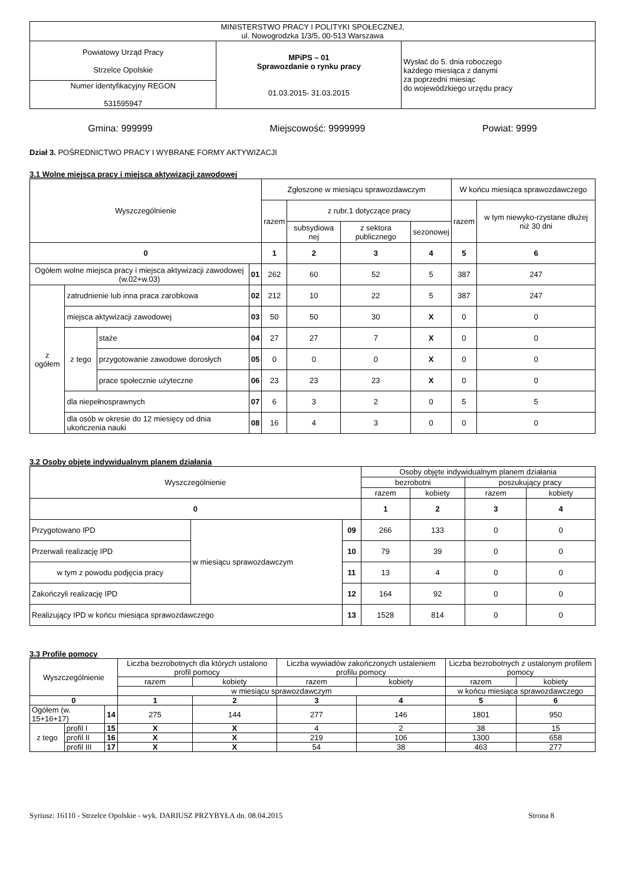| MINISTERSTWO PRACY I POLITYKI SPOŁECZNEJ, ul. Nowogrodzka 1/3/5, 00-513 Warszawa | | |
| Powiatowy Urząd Pracy Strzelce Opolskie | MPiPS – 01 Sprawozdanie o rynku pracy 01.03.2015- 31.03.2015 | Wysłać do 5. dnia roboczego każdego miesiąca z danymi za poprzedni miesiąc do wojewódzkiego urzędu pracy |
| Numer identyfikacyjny REGON 531595947 | | |
Gmina: 999999 Miejscowość: 9999999 Powiat: 9999
Dział 3. POŚREDNICTWO PRACY I WYBRANE FORMY AKTYWIZACJI
3.1 Wolne miejsca pracy i miejsca aktywizacji zawodowej
| Wyszczególnienie | | | | Zgłoszone w miesiącu sprawozdawczym | | | | W końcu miesiąca sprawozdawczego | |
| | | | | razem | z rubr.1 dotyczące pracy | | | razem | w tym niewyko-rzystane dłużej niż 30 dni |
| | | | | | subsydiowa nej | z sektora publicznego | sezonowej | | |
| 0 | | | | 1 | 2 | 3 | 4 | 5 | 6 |
| Ogółem wolne miejsca pracy i miejsca aktywizacji zawodowej (w.02+w.03) | | | 01 | 262 | 60 | 52 | 5 | 387 | 247 |
| z ogółem | zatrudnienie lub inna praca zarobkowa | | 02 | 212 | 10 | 22 | 5 | 387 | 247 |
| | miejsca aktywizacji zawodowej | | 03 | 50 | 50 | 30 | X | 0 | 0 |
| | z tego | staże | 04 | 27 | 27 | 7 | X | 0 | 0 |
| | | przygotowanie zawodowe dorosłych | 05 | 0 | 0 | 0 | X | 0 | 0 |
| | | prace społecznie użyteczne | 06 | 23 | 23 | 23 | X | 0 | 0 |
| | dla niepełnosprawnych | | 07 | 6 | 3 | 2 | 0 | 5 | 5 |
| | dla osób w okresie do 12 miesięcy od dnia ukończenia nauki | | 08 | 16 | 4 | 3 | 0 | 0 | 0 |
3.2 Osoby objęte indywidualnym planem działania
| Wyszczególnienie | | | Osoby objęte indywidualnym planem działania | | | |
| | | | bezrobotni | | poszukujący pracy | |
| | | | razem | kobiety | razem | kobiety |
| 0 | | | 1 | 2 | 3 | 4 |
| Przygotowano IPD | w miesiącu sprawozdawczym | 09 | 266 | 133 | 0 | 0 |
| Przerwali realizację IPD | | 10 | 79 | 39 | 0 | 0 |
| w tym z powodu podjęcia pracy | | 11 | 13 | 4 | 0 | 0 |
| Zakończyli realizację IPD | | 12 | 164 | 92 | 0 | 0 |
| Realizujący IPD w końcu miesiąca sprawozdawczego | | 13 | 1528 | 814 | 0 | 0 |
3.3 Profile pomocy
| Wyszczególnienie | | | Liczba bezrobotnych dla których ustalono profil pomocy | | Liczba wywiadów zakończonych ustaleniem profilu pomocy | | Liczba bezrobotnych z ustalonym profilem pomocy | |
| | | | razem | kobiety | razem | kobiety | razem | kobiety |
| | | | w miesiącu sprawozdawczym | | | | w końcu miesiąca sprawozdawczego | |
| 0 | | | 1 | 2 | 3 | 4 | 5 | 6 |
| Ogółem (w. 15+16+17) | | 14 | 275 | 144 | 277 | 146 | 1801 | 950 |
| z tego | profil I | 15 | X | X | 4 | 2 | 38 | 15 |
| | profil II | 16 | X | X | 219 | 106 | 1300 | 658 |
| | profil III | 17 | X | X | 54 | 38 | 463 | 277 |
Syriusz: 16110 - Strzelce Opolskie - wyk. DARIUSZ PRZYBYŁA dn. 08.04.2015 Strona 8